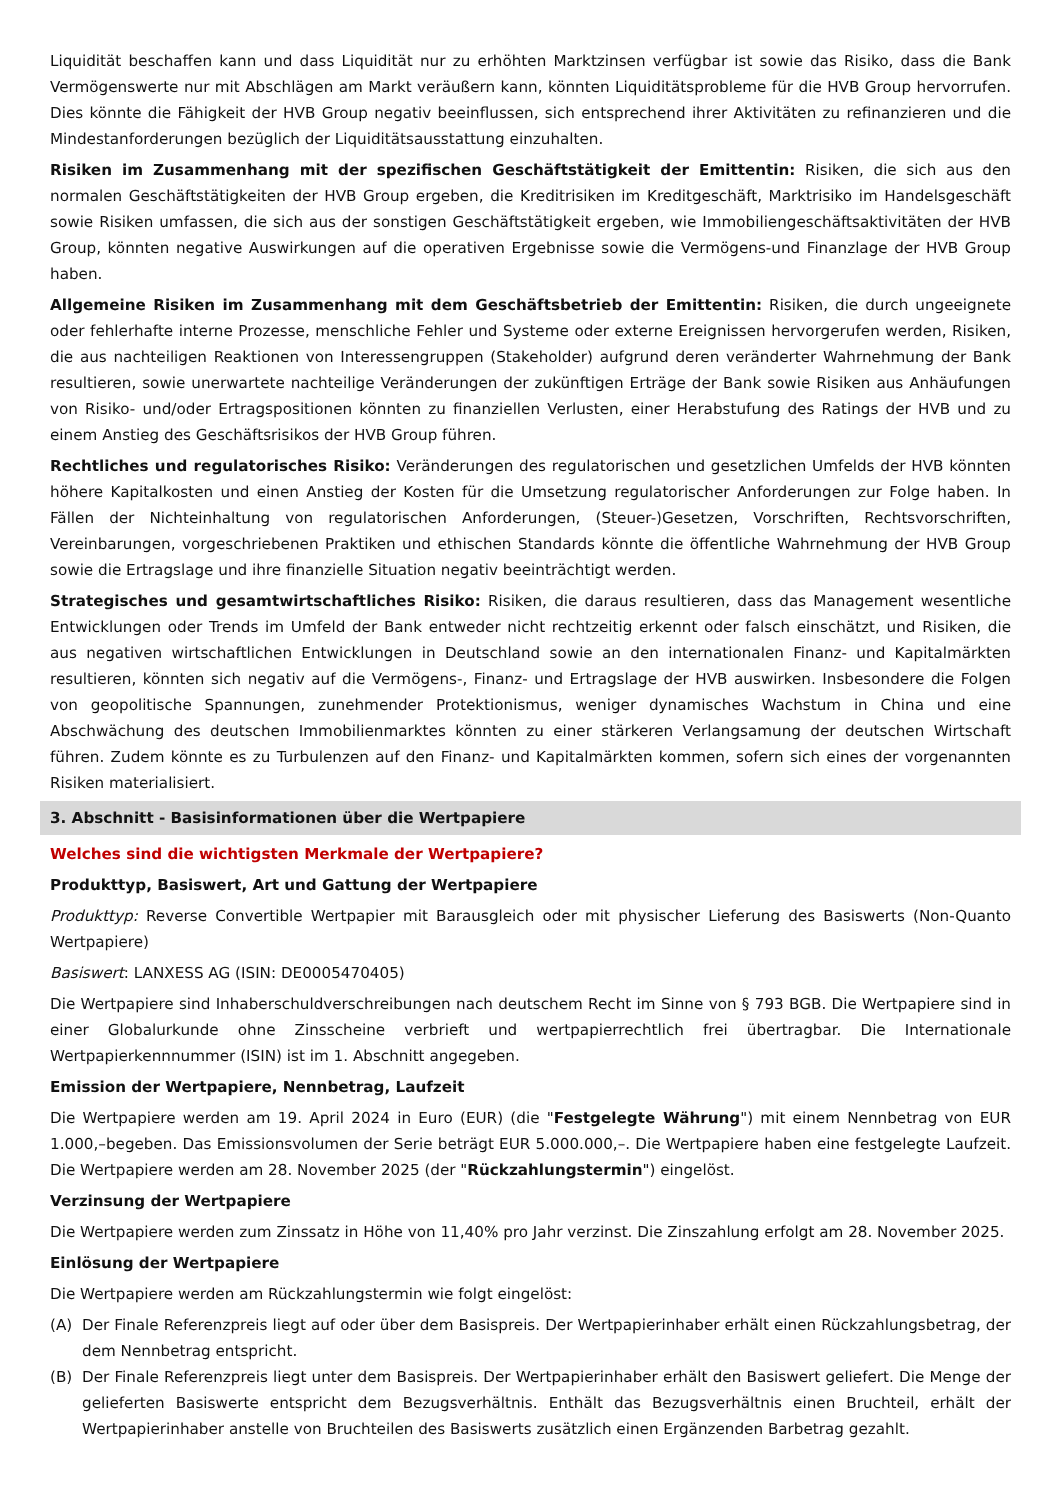Liquidität beschaffen kann und dass Liquidität nur zu erhöhten Marktzinsen verfügbar ist sowie das Risiko, dass die Bank Vermögenswerte nur mit Abschlägen am Markt veräußern kann, könnten Liquiditätsprobleme für die HVB Group hervorrufen. Dies könnte die Fähigkeit der HVB Group negativ beeinflussen, sich entsprechend ihrer Aktivitäten zu refinanzieren und die Mindestanforderungen bezüglich der Liquiditätsausstattung einzuhalten.
Risiken im Zusammenhang mit der spezifischen Geschäftstätigkeit der Emittentin: Risiken, die sich aus den normalen Geschäftstätigkeiten der HVB Group ergeben, die Kreditrisiken im Kreditgeschäft, Marktrisiko im Handelsgeschäft sowie Risiken umfassen, die sich aus der sonstigen Geschäftstätigkeit ergeben, wie Immobiliengeschäftsaktivitäten der HVB Group, könnten negative Auswirkungen auf die operativen Ergebnisse sowie die Vermögens-und Finanzlage der HVB Group haben.
Allgemeine Risiken im Zusammenhang mit dem Geschäftsbetrieb der Emittentin: Risiken, die durch ungeeignete oder fehlerhafte interne Prozesse, menschliche Fehler und Systeme oder externe Ereignissen hervorgerufen werden, Risiken, die aus nachteiligen Reaktionen von Interessengruppen (Stakeholder) aufgrund deren veränderter Wahrnehmung der Bank resultieren, sowie unerwartete nachteilige Veränderungen der zukünftigen Erträge der Bank sowie Risiken aus Anhäufungen von Risiko- und/oder Ertragspositionen könnten zu finanziellen Verlusten, einer Herabstufung des Ratings der HVB und zu einem Anstieg des Geschäftsrisikos der HVB Group führen.
Rechtliches und regulatorisches Risiko: Veränderungen des regulatorischen und gesetzlichen Umfelds der HVB könnten höhere Kapitalkosten und einen Anstieg der Kosten für die Umsetzung regulatorischer Anforderungen zur Folge haben. In Fällen der Nichteinhaltung von regulatorischen Anforderungen, (Steuer-)Gesetzen, Vorschriften, Rechtsvorschriften, Vereinbarungen, vorgeschriebenen Praktiken und ethischen Standards könnte die öffentliche Wahrnehmung der HVB Group sowie die Ertragslage und ihre finanzielle Situation negativ beeinträchtigt werden.
Strategisches und gesamtwirtschaftliches Risiko: Risiken, die daraus resultieren, dass das Management wesentliche Entwicklungen oder Trends im Umfeld der Bank entweder nicht rechtzeitig erkennt oder falsch einschätzt, und Risiken, die aus negativen wirtschaftlichen Entwicklungen in Deutschland sowie an den internationalen Finanz- und Kapitalmärkten resultieren, könnten sich negativ auf die Vermögens-, Finanz- und Ertragslage der HVB auswirken. Insbesondere die Folgen von geopolitische Spannungen, zunehmender Protektionismus, weniger dynamisches Wachstum in China und eine Abschwächung des deutschen Immobilienmarktes könnten zu einer stärkeren Verlangsamung der deutschen Wirtschaft führen. Zudem könnte es zu Turbulenzen auf den Finanz- und Kapitalmärkten kommen, sofern sich eines der vorgenannten Risiken materialisiert.
3. Abschnitt - Basisinformationen über die Wertpapiere
Welches sind die wichtigsten Merkmale der Wertpapiere?
Produkttyp, Basiswert, Art und Gattung der Wertpapiere
Produkttyp: Reverse Convertible Wertpapier mit Barausgleich oder mit physischer Lieferung des Basiswerts (Non-Quanto Wertpapiere)
Basiswert: LANXESS AG (ISIN: DE0005470405)
Die Wertpapiere sind Inhaberschuldverschreibungen nach deutschem Recht im Sinne von § 793 BGB. Die Wertpapiere sind in einer Globalurkunde ohne Zinsscheine verbrieft und wertpapierrechtlich frei übertragbar. Die Internationale Wertpapierkennnummer (ISIN) ist im 1. Abschnitt angegeben.
Emission der Wertpapiere, Nennbetrag, Laufzeit
Die Wertpapiere werden am 19. April 2024 in Euro (EUR) (die "Festgelegte Währung") mit einem Nennbetrag von EUR 1.000,–begeben. Das Emissionsvolumen der Serie beträgt EUR 5.000.000,–. Die Wertpapiere haben eine festgelegte Laufzeit. Die Wertpapiere werden am 28. November 2025 (der "Rückzahlungstermin") eingelöst.
Verzinsung der Wertpapiere
Die Wertpapiere werden zum Zinssatz in Höhe von 11,40% pro Jahr verzinst. Die Zinszahlung erfolgt am 28. November 2025.
Einlösung der Wertpapiere
Die Wertpapiere werden am Rückzahlungstermin wie folgt eingelöst:
(A) Der Finale Referenzpreis liegt auf oder über dem Basispreis. Der Wertpapierinhaber erhält einen Rückzahlungsbetrag, der dem Nennbetrag entspricht.
(B) Der Finale Referenzpreis liegt unter dem Basispreis. Der Wertpapierinhaber erhält den Basiswert geliefert. Die Menge der gelieferten Basiswerte entspricht dem Bezugsverhältnis. Enthält das Bezugsverhältnis einen Bruchteil, erhält der Wertpapierinhaber anstelle von Bruchteilen des Basiswerts zusätzlich einen Ergänzenden Barbetrag gezahlt.